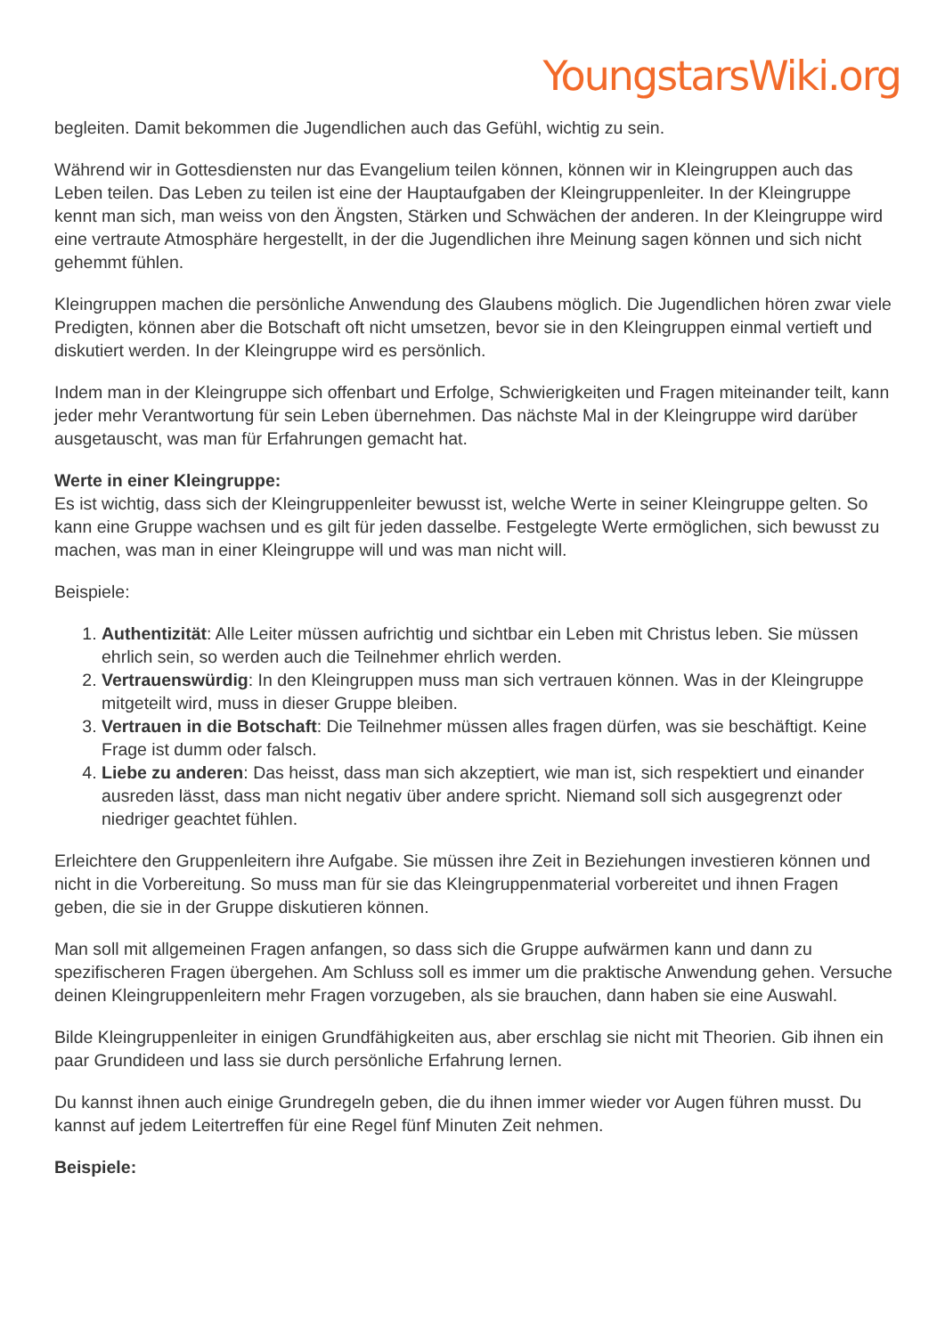YoungstarsWiki.org
begleiten. Damit bekommen die Jugendlichen auch das Gefühl, wichtig zu sein.
Während wir in Gottesdiensten nur das Evangelium teilen können, können wir in Kleingruppen auch das Leben teilen. Das Leben zu teilen ist eine der Hauptaufgaben der Kleingruppenleiter. In der Kleingruppe kennt man sich, man weiss von den Ängsten, Stärken und Schwächen der anderen. In der Kleingruppe wird eine vertraute Atmosphäre hergestellt, in der die Jugendlichen ihre Meinung sagen können und sich nicht gehemmt fühlen.
Kleingruppen machen die persönliche Anwendung des Glaubens möglich. Die Jugendlichen hören zwar viele Predigten, können aber die Botschaft oft nicht umsetzen, bevor sie in den Kleingruppen einmal vertieft und diskutiert werden. In der Kleingruppe wird es persönlich.
Indem man in der Kleingruppe sich offenbart und Erfolge, Schwierigkeiten und Fragen miteinander teilt, kann jeder mehr Verantwortung für sein Leben übernehmen. Das nächste Mal in der Kleingruppe wird darüber ausgetauscht, was man für Erfahrungen gemacht hat.
Werte in einer Kleingruppe:
Es ist wichtig, dass sich der Kleingruppenleiter bewusst ist, welche Werte in seiner Kleingruppe gelten. So kann eine Gruppe wachsen und es gilt für jeden dasselbe. Festgelegte Werte ermöglichen, sich bewusst zu machen, was man in einer Kleingruppe will und was man nicht will.
Beispiele:
1. Authentizität: Alle Leiter müssen aufrichtig und sichtbar ein Leben mit Christus leben. Sie müssen ehrlich sein, so werden auch die Teilnehmer ehrlich werden.
2. Vertrauenswürdig: In den Kleingruppen muss man sich vertrauen können. Was in der Kleingruppe mitgeteilt wird, muss in dieser Gruppe bleiben.
3. Vertrauen in die Botschaft: Die Teilnehmer müssen alles fragen dürfen, was sie beschäftigt. Keine Frage ist dumm oder falsch.
4. Liebe zu anderen: Das heisst, dass man sich akzeptiert, wie man ist, sich respektiert und einander ausreden lässt, dass man nicht negativ über andere spricht. Niemand soll sich ausgegrenzt oder niedriger geachtet fühlen.
Erleichtere den Gruppenleitern ihre Aufgabe. Sie müssen ihre Zeit in Beziehungen investieren können und nicht in die Vorbereitung. So muss man für sie das Kleingruppenmaterial vorbereitet und ihnen Fragen geben, die sie in der Gruppe diskutieren können.
Man soll mit allgemeinen Fragen anfangen, so dass sich die Gruppe aufwärmen kann und dann zu spezifischeren Fragen übergehen. Am Schluss soll es immer um die praktische Anwendung gehen. Versuche deinen Kleingruppenleitern mehr Fragen vorzugeben, als sie brauchen, dann haben sie eine Auswahl.
Bilde Kleingruppenleiter in einigen Grundfähigkeiten aus, aber erschlag sie nicht mit Theorien. Gib ihnen ein paar Grundideen und lass sie durch persönliche Erfahrung lernen.
Du kannst ihnen auch einige Grundregeln geben, die du ihnen immer wieder vor Augen führen musst. Du kannst auf jedem Leitertreffen für eine Regel fünf Minuten Zeit nehmen.
Beispiele: